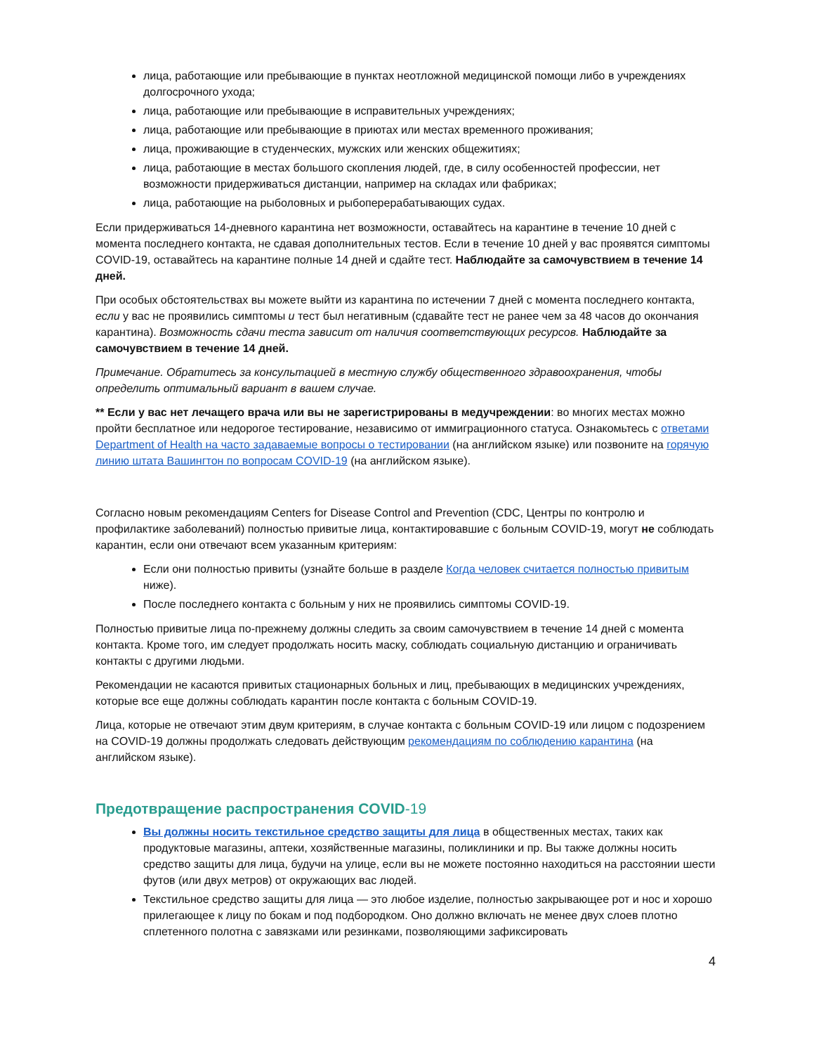лица, работающие или пребывающие в пунктах неотложной медицинской помощи либо в учреждениях долгосрочного ухода;
лица, работающие или пребывающие в исправительных учреждениях;
лица, работающие или пребывающие в приютах или местах временного проживания;
лица, проживающие в студенческих, мужских или женских общежитиях;
лица, работающие в местах большого скопления людей, где, в силу особенностей профессии, нет возможности придерживаться дистанции, например на складах или фабриках;
лица, работающие на рыболовных и рыбоперерабатывающих судах.
Если придерживаться 14-дневного карантина нет возможности, оставайтесь на карантине в течение 10 дней с момента последнего контакта, не сдавая дополнительных тестов. Если в течение 10 дней у вас проявятся симптомы COVID-19, оставайтесь на карантине полные 14 дней и сдайте тест. Наблюдайте за самочувствием в течение 14 дней.
При особых обстоятельствах вы можете выйти из карантина по истечении 7 дней с момента последнего контакта, если у вас не проявились симптомы и тест был негативным (сдавайте тест не ранее чем за 48 часов до окончания карантина). Возможность сдачи теста зависит от наличия соответствующих ресурсов. Наблюдайте за самочувствием в течение 14 дней.
Примечание. Обратитесь за консультацией в местную службу общественного здравоохранения, чтобы определить оптимальный вариант в вашем случае.
** Если у вас нет лечащего врача или вы не зарегистрированы в медучреждении: во многих местах можно пройти бесплатное или недорогое тестирование, независимо от иммиграционного статуса. Ознакомьтесь с ответами Department of Health на часто задаваемые вопросы о тестировании (на английском языке) или позвоните на горячую линию штата Вашингтон по вопросам COVID-19 (на английском языке).
Согласно новым рекомендациям Centers for Disease Control and Prevention (CDC, Центры по контролю и профилактике заболеваний) полностью привитые лица, контактировавшие с больным COVID-19, могут не соблюдать карантин, если они отвечают всем указанным критериям:
Если они полностью привиты (узнайте больше в разделе Когда человек считается полностью привитым ниже).
После последнего контакта с больным у них не проявились симптомы COVID-19.
Полностью привитые лица по-прежнему должны следить за своим самочувствием в течение 14 дней с момента контакта. Кроме того, им следует продолжать носить маску, соблюдать социальную дистанцию и ограничивать контакты с другими людьми.
Рекомендации не касаются привитых стационарных больных и лиц, пребывающих в медицинских учреждениях, которые все еще должны соблюдать карантин после контакта с больным COVID-19.
Лица, которые не отвечают этим двум критериям, в случае контакта с больным COVID-19 или лицом с подозрением на COVID-19 должны продолжать следовать действующим рекомендациям по соблюдению карантина (на английском языке).
Предотвращение распространения COVID-19
Вы должны носить текстильное средство защиты для лица в общественных местах, таких как продуктовые магазины, аптеки, хозяйственные магазины, поликлиники и пр. Вы также должны носить средство защиты для лица, будучи на улице, если вы не можете постоянно находиться на расстоянии шести футов (или двух метров) от окружающих вас людей.
Текстильное средство защиты для лица — это любое изделие, полностью закрывающее рот и нос и хорошо прилегающее к лицу по бокам и под подбородком. Оно должно включать не менее двух слоев плотно сплетенного полотна с завязками или резинками, позволяющими зафиксировать
4